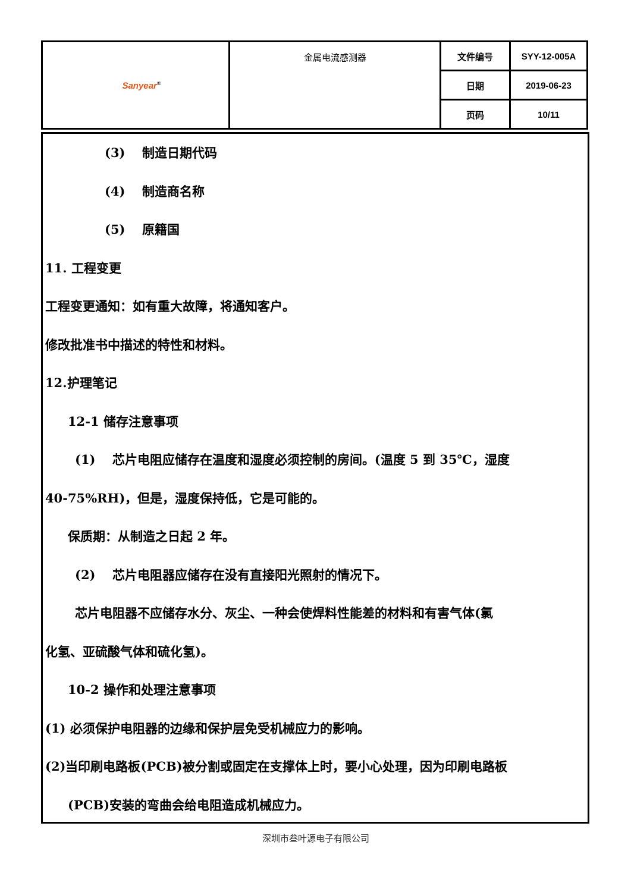| Sanyear<sup>®</sup> | 金属电流感测器 | 文件编号 | SYY-12-005A |
| | | 日期 | 2019-06-23 |
| | | 页码 | 10/11 |
(3)　 制造日期代码
(4)　 制造商名称
(5)　 原籍国
11. 工程变更
工程变更通知：如有重大故障，将通知客户。
修改批准书中描述的特性和材料。
12.护理笔记
12-1 储存注意事项
(1)　 芯片电阻应储存在温度和湿度必须控制的房间。(温度 5 到 35℃，湿度
40-75%RH)，但是，湿度保持低，它是可能的。
保质期：从制造之日起 2 年。
(2)　 芯片电阻器应储存在没有直接阳光照射的情况下。
芯片电阻器不应储存水分、灰尘、一种会使焊料性能差的材料和有害气体(氯
化氢、亚硫酸气体和硫化氢)。
10-2 操作和处理注意事项
(1) 必须保护电阻器的边缘和保护层免受机械应力的影响。
(2)当印刷电路板(PCB)被分割或固定在支撑体上时，要小心处理，因为印刷电路板
(PCB)安装的弯曲会给电阻造成机械应力。
深圳市叁叶源电子有限公司